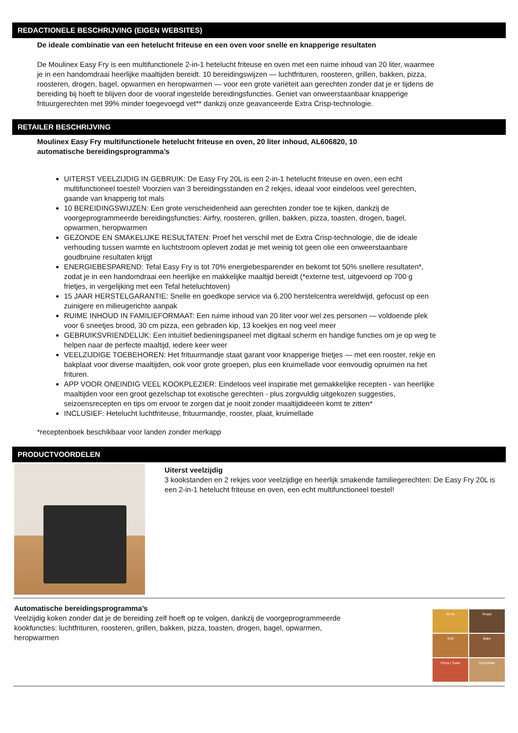REDACTIONELE BESCHRIJVING (EIGEN WEBSITES)
De ideale combinatie van een hetelucht friteuse en een oven voor snelle en knapperige resultaten
De Moulinex Easy Fry is een multifunctionele 2-in-1 hetelucht friteuse en oven met een ruime inhoud van 20 liter, waarmee je in een handomdraai heerlijke maaltijden bereidt. 10 bereidingswijzen — luchtfrituren, roosteren, grillen, bakken, pizza, roosteren, drogen, bagel, opwarmen en heropwarmen — voor een grote variëteit aan gerechten zonder dat je er tijdens de bereiding bij hoeft te blijven door de vooraf ingestelde bereidingsfuncties. Geniet van onweerstaanbaar knapperige frituurgerechten met 99% minder toegevoegd vet** dankzij onze geavanceerde Extra Crisp-technologie.
RETAILER BESCHRIJVING
Moulinex Easy Fry multifunctionele hetelucht friteuse en oven, 20 liter inhoud, AL606820, 10 automatische bereidingsprogramma’s
UITERST VEELZIJDIG IN GEBRUIK: De Easy Fry 20L is een 2-in-1 hetelucht friteuse en oven, een echt multifunctioneel toestel! Voorzien van 3 bereidingsstanden en 2 rekjes, ideaal voor eindeloos veel gerechten, gaande van knapperig tot mals
10 BEREIDINGSWIJZEN: Een grote verscheidenheid aan gerechten zonder toe te kijken, dankzij de voorgeprogrammeerde bereidingsfuncties: Airfry, roosteren, grillen, bakken, pizza, toasten, drogen, bagel, opwarmen, heropwarmen
GEZONDE EN SMAKELIJKE RESULTATEN: Proef het verschil met de Extra Crisp-technologie, die de ideale verhouding tussen warmte en luchtstroom oplevert zodat je met weinig tot geen olie een onweerstaanbare goudbruine resultaten krijgt
ENERGIEBESPAREND: Tefal Easy Fry is tot 70% energiebesparender en bekomt tot 50% snellere resultaten*, zodat je in een handomdraai een heerlijke en makkelijke maaltijd bereidt (*externe test, uitgevoerd op 700 g frietjes, in vergelijking met een Tefal heteluchtoven)
15 JAAR HERSTELGARANTIE: Snelle en goedkope service via 6.200 herstelcentra wereldwijd, gefocust op een zuinigere en milieugerichte aanpak
RUIME INHOUD IN FAMILIEFORMAAT: Een ruime inhoud van 20 liter voor wel zes personen — voldoende plek voor 6 sneetjes brood, 30 cm pizza, een gebraden kip, 13 koekjes en nog veel meer
GEBRUIKSVRIENDELIJK: Een intuïtief bedieningspaneel met digitaal scherm en handige functies om je op weg te helpen naar de perfecte maaltijd, iedere keer weer
VEELZIJDIGE TOEBEHOREN: Het frituurmandje staat garant voor knapperige frietjes — met een rooster, rekje en bakplaat voor diverse maaltijden, ook voor grote groepen, plus een kruimellade voor eenvoudig opruimen na het frituren.
APP VOOR ONEINDIG VEEL KOOKPLEZIER: Eindeloos veel inspiratie met gemakkelijke recepten - van heerlijke maaltijden voor een groot gezelschap tot exotische gerechten - plus zorgvuldig uitgekozen suggesties, seizoensrecepten en tips om ervoor te zorgen dat je nooit zonder maaltijdideeën komt te zitten*
INCLUSIEF: Hetelucht luchtfriteuse, frituurmandje, rooster, plaat, kruimellade
*receptenboek beschikbaar voor landen zonder merkapp
PRODUCTVOORDELEN
Uiterst veelzijdig
3 kookstanden en 2 rekjes voor veelzijdige en heerlijk smakende familiegerechten: De Easy Fry 20L is een 2-in-1 hetelucht friteuse en oven, een echt multifunctioneel toestel!
Automatische bereidingsprogramma’s
Veelzijdig koken zonder dat je de bereiding zelf hoeft op te volgen, dankzij de voorgeprogrammeerde kookfuncties: luchtfrituren, roosteren, grillen, bakken, pizza, toasten, drogen, bagel, opwarmen, heropwarmen
Air fry
Roast
Grill
Bake
Pizza | Toast
Dehydrate